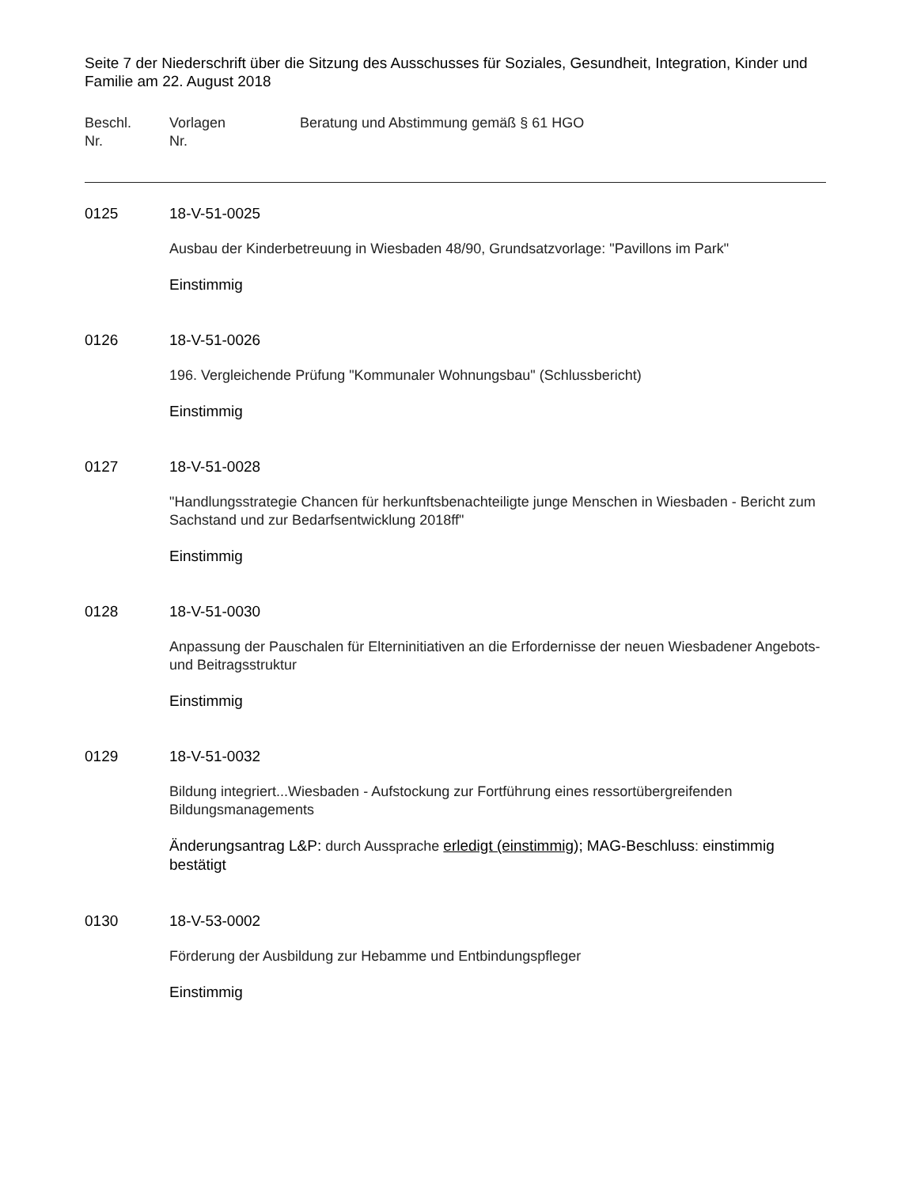Seite 7 der Niederschrift über die Sitzung des Ausschusses für Soziales, Gesundheit, Integration, Kinder und Familie am 22. August 2018
Beschl.
Nr.
Vorlagen
Nr.
Beratung und Abstimmung gemäß § 61 HGO
0125 18-V-51-0025
Ausbau der Kinderbetreuung in Wiesbaden 48/90, Grundsatzvorlage: "Pavillons im Park"
Einstimmig
0126 18-V-51-0026
196. Vergleichende Prüfung "Kommunaler Wohnungsbau" (Schlussbericht)
Einstimmig
0127 18-V-51-0028
"Handlungsstrategie Chancen für herkunftsbenachteiligte junge Menschen in Wiesbaden - Bericht zum Sachstand und zur Bedarfsentwicklung 2018ff"
Einstimmig
0128 18-V-51-0030
Anpassung der Pauschalen für Elterninitiativen an die Erfordernisse der neuen Wiesbadener Angebots- und Beitragsstruktur
Einstimmig
0129 18-V-51-0032
Bildung integriert...Wiesbaden - Aufstockung zur Fortführung eines ressortübergreifenden Bildungsmanagements
Änderungsantrag L&P: durch Aussprache erledigt (einstimmig); MAG-Beschluss: einstimmig bestätigt
0130 18-V-53-0002
Förderung der Ausbildung zur Hebamme und Entbindungspfleger
Einstimmig